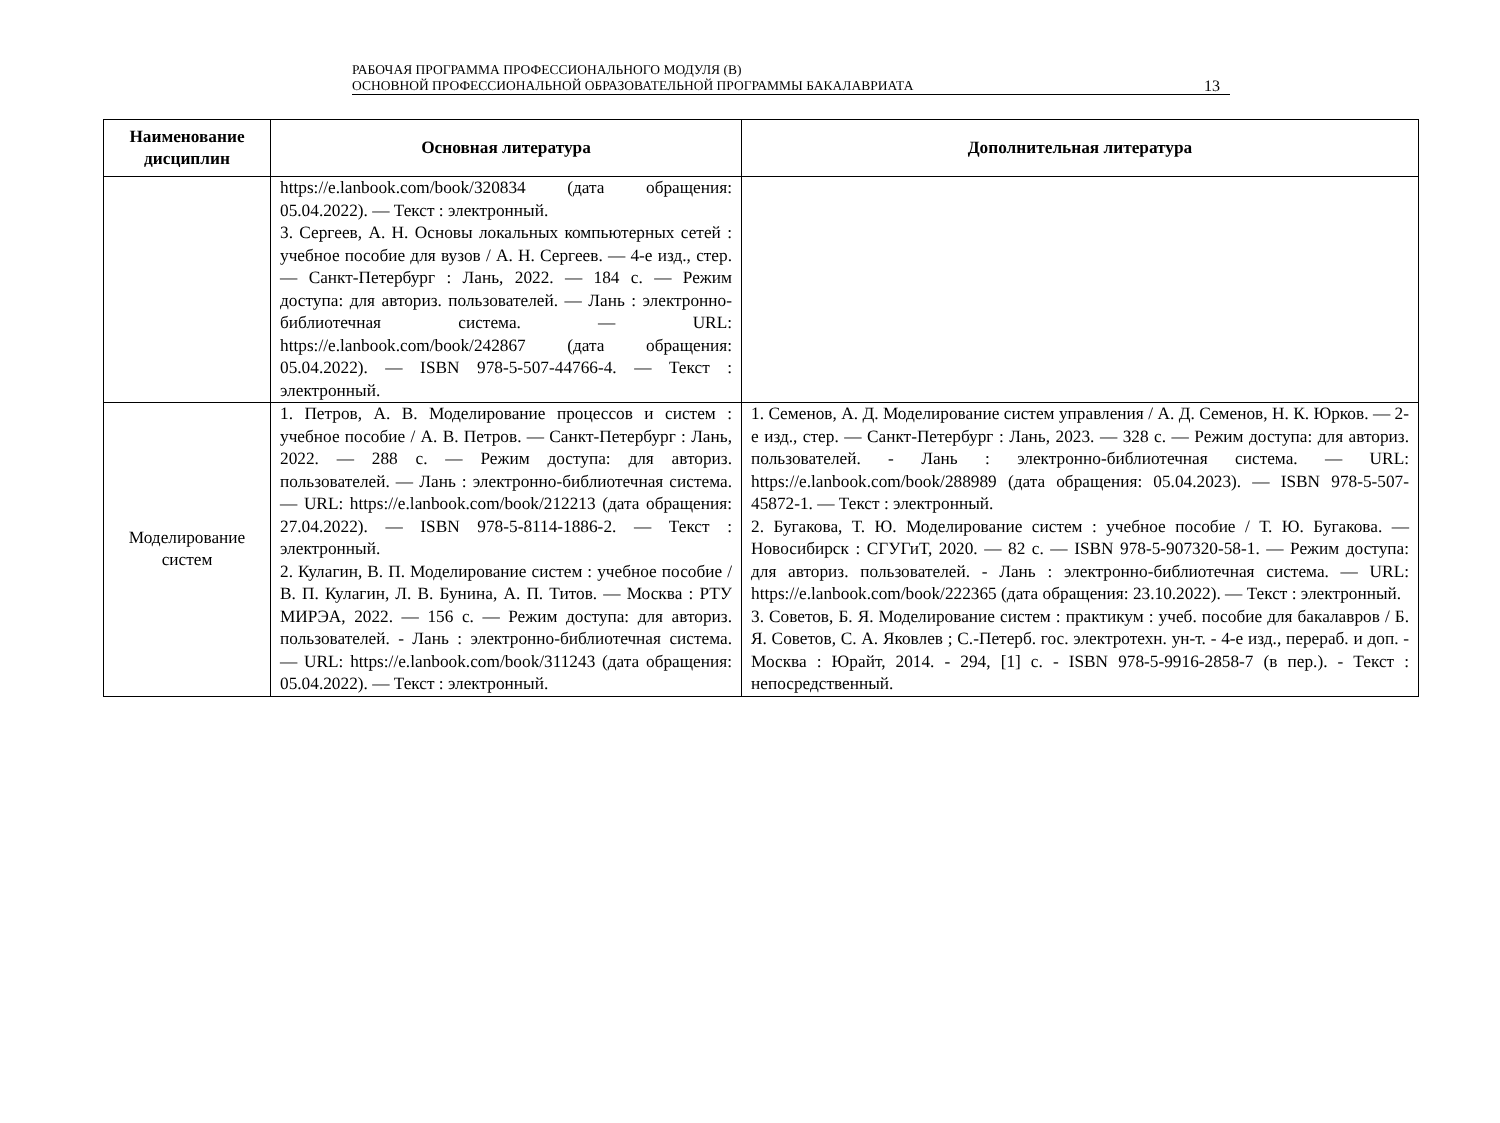РАБОЧАЯ ПРОГРАММА ПРОФЕССИОНАЛЬНОГО МОДУЛЯ (В)
ОСНОВНОЙ ПРОФЕССИОНАЛЬНОЙ ОБРАЗОВАТЕЛЬНОЙ ПРОГРАММЫ БАКАЛАВРИАТА
13
| Наименование дисциплин | Основная литература | Дополнительная литература |
| --- | --- | --- |
| | https://e.lanbook.com/book/320834 (дата обращения: 05.04.2022). — Текст : электронный. 3. Сергеев, А. Н. Основы локальных компьютерных сетей : учебное пособие для вузов / А. Н. Сергеев. — 4-е изд., стер. — Санкт-Петербург : Лань, 2022. — 184 с. — Режим доступа: для авториз. пользователей. — Лань : электронно-библиотечная система. — URL: https://e.lanbook.com/book/242867 (дата обращения: 05.04.2022). — ISBN 978-5-507-44766-4. — Текст : электронный. | |
| Моделирование систем | 1. Петров, А. В. Моделирование процессов и систем : учебное пособие / А. В. Петров. — Санкт-Петербург : Лань, 2022. — 288 с. — Режим доступа: для авториз. пользователей. — Лань : электронно-библиотечная система. — URL: https://e.lanbook.com/book/212213 (дата обращения: 27.04.2022). — ISBN 978-5-8114-1886-2. — Текст : электронный. 2. Кулагин, В. П. Моделирование систем : учебное пособие / В. П. Кулагин, Л. В. Бунина, А. П. Титов. — Москва : РТУ МИРЭА, 2022. — 156 с. — Режим доступа: для авториз. пользователей. - Лань : электронно-библиотечная система. — URL: https://e.lanbook.com/book/311243 (дата обращения: 05.04.2022). — Текст : электронный. | 1. Семенов, А. Д. Моделирование систем управления / А. Д. Семенов, Н. К. Юрков. — 2-е изд., стер. — Санкт-Петербург : Лань, 2023. — 328 с. — Режим доступа: для авториз. пользователей. - Лань : электронно-библиотечная система. — URL: https://e.lanbook.com/book/288989 (дата обращения: 05.04.2023). — ISBN 978-5-507-45872-1. — Текст : электронный. 2. Бугакова, Т. Ю. Моделирование систем : учебное пособие / Т. Ю. Бугакова. — Новосибирск : СГУГиТ, 2020. — 82 с. — ISBN 978-5-907320-58-1. — Режим доступа: для авториз. пользователей. - Лань : электронно-библиотечная система. — URL: https://e.lanbook.com/book/222365 (дата обращения: 23.10.2022). — Текст : электронный. 3. Советов, Б. Я. Моделирование систем : практикум : учеб. пособие для бакалавров / Б. Я. Советов, С. А. Яковлев ; С.-Петерб. гос. электротехн. ун-т. - 4-е изд., перераб. и доп. - Москва : Юрайт, 2014. - 294, [1] с. - ISBN 978-5-9916-2858-7 (в пер.). - Текст : непосредственный. |